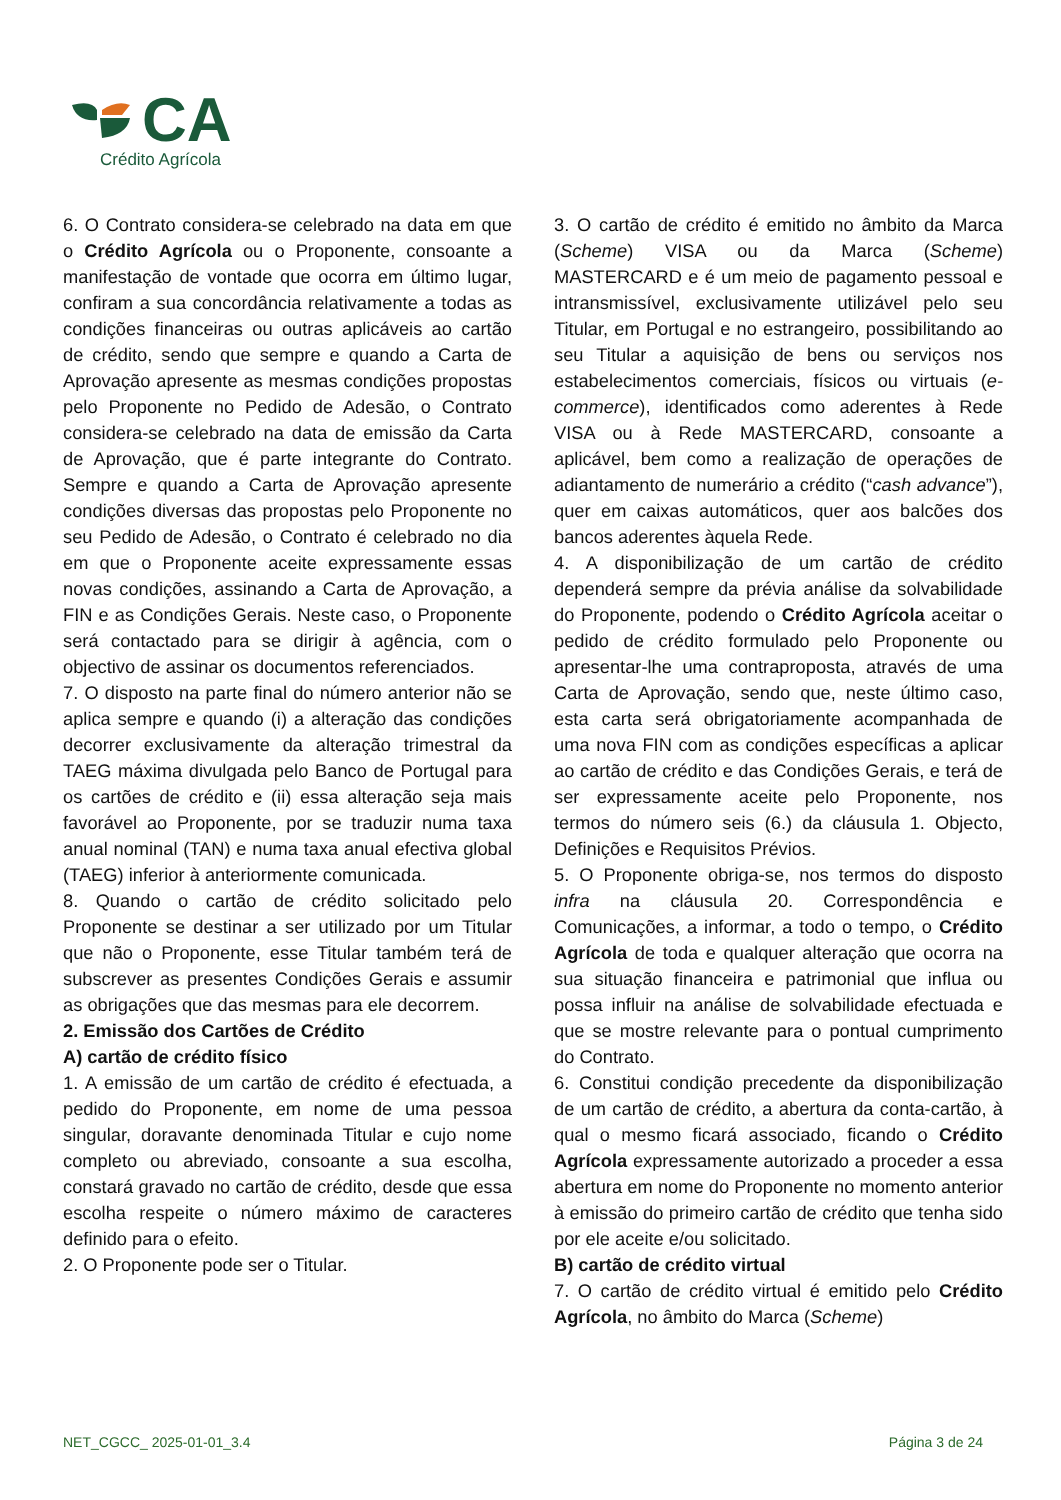CA
Crédito Agrícola
6. O Contrato considera-se celebrado na data em que o Crédito Agrícola ou o Proponente, consoante a manifestação de vontade que ocorra em último lugar, confiram a sua concordância relativamente a todas as condições financeiras ou outras aplicáveis ao cartão de crédito, sendo que sempre e quando a Carta de Aprovação apresente as mesmas condições propostas pelo Proponente no Pedido de Adesão, o Contrato considera-se celebrado na data de emissão da Carta de Aprovação, que é parte integrante do Contrato. Sempre e quando a Carta de Aprovação apresente condições diversas das propostas pelo Proponente no seu Pedido de Adesão, o Contrato é celebrado no dia em que o Proponente aceite expressamente essas novas condições, assinando a Carta de Aprovação, a FIN e as Condições Gerais. Neste caso, o Proponente será contactado para se dirigir à agência, com o objectivo de assinar os documentos referenciados.
7. O disposto na parte final do número anterior não se aplica sempre e quando (i) a alteração das condições decorrer exclusivamente da alteração trimestral da TAEG máxima divulgada pelo Banco de Portugal para os cartões de crédito e (ii) essa alteração seja mais favorável ao Proponente, por se traduzir numa taxa anual nominal (TAN) e numa taxa anual efectiva global (TAEG) inferior à anteriormente comunicada.
8. Quando o cartão de crédito solicitado pelo Proponente se destinar a ser utilizado por um Titular que não o Proponente, esse Titular também terá de subscrever as presentes Condições Gerais e assumir as obrigações que das mesmas para ele decorrem.
2. Emissão dos Cartões de Crédito
A) cartão de crédito físico
1. A emissão de um cartão de crédito é efectuada, a pedido do Proponente, em nome de uma pessoa singular, doravante denominada Titular e cujo nome completo ou abreviado, consoante a sua escolha, constará gravado no cartão de crédito, desde que essa escolha respeite o número máximo de caracteres definido para o efeito.
2. O Proponente pode ser o Titular.
3. O cartão de crédito é emitido no âmbito da Marca (Scheme) VISA ou da Marca (Scheme) MASTERCARD e é um meio de pagamento pessoal e intransmissível, exclusivamente utilizável pelo seu Titular, em Portugal e no estrangeiro, possibilitando ao seu Titular a aquisição de bens ou serviços nos estabelecimentos comerciais, físicos ou virtuais (e-commerce), identificados como aderentes à Rede VISA ou à Rede MASTERCARD, consoante a aplicável, bem como a realização de operações de adiantamento de numerário a crédito (“cash advance”), quer em caixas automáticos, quer aos balcões dos bancos aderentes àquela Rede.
4. A disponibilização de um cartão de crédito dependerá sempre da prévia análise da solvabilidade do Proponente, podendo o Crédito Agrícola aceitar o pedido de crédito formulado pelo Proponente ou apresentar-lhe uma contraproposta, através de uma Carta de Aprovação, sendo que, neste último caso, esta carta será obrigatoriamente acompanhada de uma nova FIN com as condições específicas a aplicar ao cartão de crédito e das Condições Gerais, e terá de ser expressamente aceite pelo Proponente, nos termos do número seis (6.) da cláusula 1. Objecto, Definições e Requisitos Prévios.
5. O Proponente obriga-se, nos termos do disposto infra na cláusula 20. Correspondência e Comunicações, a informar, a todo o tempo, o Crédito Agrícola de toda e qualquer alteração que ocorra na sua situação financeira e patrimonial que influa ou possa influir na análise de solvabilidade efectuada e que se mostre relevante para o pontual cumprimento do Contrato.
6. Constitui condição precedente da disponibilização de um cartão de crédito, a abertura da conta-cartão, à qual o mesmo ficará associado, ficando o Crédito Agrícola expressamente autorizado a proceder a essa abertura em nome do Proponente no momento anterior à emissão do primeiro cartão de crédito que tenha sido por ele aceite e/ou solicitado.
B) cartão de crédito virtual
7. O cartão de crédito virtual é emitido pelo Crédito Agrícola, no âmbito do Marca (Scheme)
NET_CGCC_ 2025-01-01_3.4 Página 3 de 24